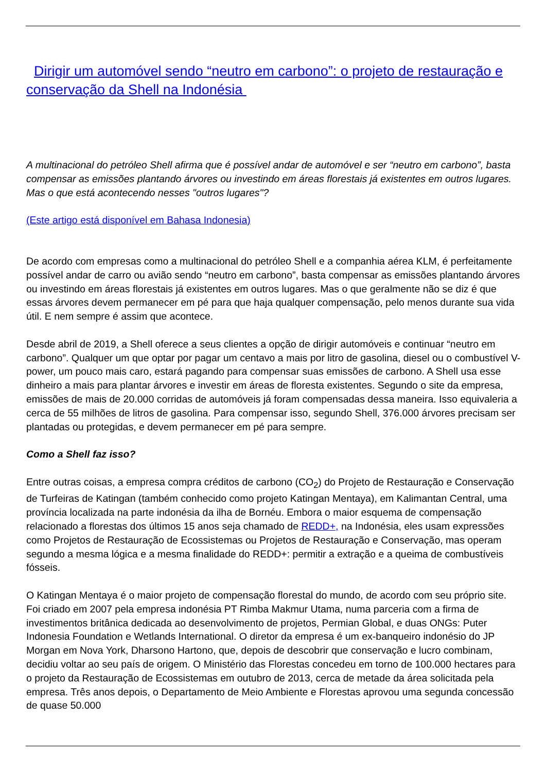Dirigir um automóvel sendo “neutro em carbono”: o projeto de restauração e conservação da Shell na Indonésia
A multinacional do petróleo Shell afirma que é possível andar de automóvel e ser “neutro em carbono”, basta compensar as emissões plantando árvores ou investindo em áreas florestais já existentes em outros lugares. Mas o que está acontecendo nesses "outros lugares"?
(Este artigo está disponível em Bahasa Indonesia)
De acordo com empresas como a multinacional do petróleo Shell e a companhia aérea KLM, é perfeitamente possível andar de carro ou avião sendo “neutro em carbono”, basta compensar as emissões plantando árvores ou investindo em áreas florestais já existentes em outros lugares. Mas o que geralmente não se diz é que essas árvores devem permanecer em pé para que haja qualquer compensação, pelo menos durante sua vida útil. E nem sempre é assim que acontece.
Desde abril de 2019, a Shell oferece a seus clientes a opção de dirigir automóveis e continuar “neutro em carbono”. Qualquer um que optar por pagar um centavo a mais por litro de gasolina, diesel ou o combustível V-power, um pouco mais caro, estará pagando para compensar suas emissões de carbono. A Shell usa esse dinheiro a mais para plantar árvores e investir em áreas de floresta existentes. Segundo o site da empresa, emissões de mais de 20.000 corridas de automóveis já foram compensadas dessa maneira. Isso equivaleria a cerca de 55 milhões de litros de gasolina. Para compensar isso, segundo Shell, 376.000 árvores precisam ser plantadas ou protegidas, e devem permanecer em pé para sempre.
Como a Shell faz isso?
Entre outras coisas, a empresa compra créditos de carbono (CO<sub>2</sub>) do Projeto de Restauração e Conservação de Turfeiras de Katingan (também conhecido como projeto Katingan Mentaya), em Kalimantan Central, uma província localizada na parte indonésia da ilha de Bornéu. Embora o maior esquema de compensação relacionado a florestas dos últimos 15 anos seja chamado de REDD+, na Indonésia, eles usam expressões como Projetos de Restauração de Ecossistemas ou Projetos de Restauração e Conservação, mas operam segundo a mesma lógica e a mesma finalidade do REDD+: permitir a extração e a queima de combustíveis fósseis.
O Katingan Mentaya é o maior projeto de compensação florestal do mundo, de acordo com seu próprio site. Foi criado em 2007 pela empresa indonésia PT Rimba Makmur Utama, numa parceria com a firma de investimentos britânica dedicada ao desenvolvimento de projetos, Permian Global, e duas ONGs: Puter Indonesia Foundation e Wetlands International. O diretor da empresa é um ex-banqueiro indonésio do JP Morgan em Nova York, Dharsono Hartono, que, depois de descobrir que conservação e lucro combinam, decidiu voltar ao seu país de origem. O Ministério das Florestas concedeu em torno de 100.000 hectares para o projeto da Restauração de Ecossistemas em outubro de 2013, cerca de metade da área solicitada pela empresa. Três anos depois, o Departamento de Meio Ambiente e Florestas aprovou uma segunda concessão de quase 50.000